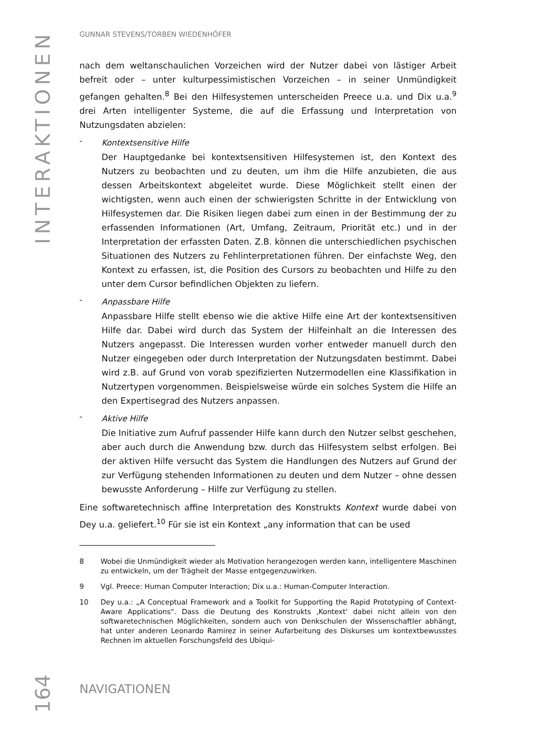INTERAKTIONEN
GUNNAR STEVENS/TORBEN WIEDENHÖFER
nach dem weltanschaulichen Vorzeichen wird der Nutzer dabei von lästiger Arbeit befreit oder – unter kulturpessimistischen Vorzeichen – in seiner Unmündigkeit gefangen gehalten.<sup>8</sup> Bei den Hilfesystemen unterscheiden Preece u.a. und Dix u.a.<sup>9</sup> drei Arten intelligenter Systeme, die auf die Erfassung und Interpretation von Nutzungsdaten abzielen:
- Kontextsensitive Hilfe
Der Hauptgedanke bei kontextsensitiven Hilfesystemen ist, den Kontext des Nutzers zu beobachten und zu deuten, um ihm die Hilfe anzubieten, die aus dessen Arbeitskontext abgeleitet wurde. Diese Möglichkeit stellt einen der wichtigsten, wenn auch einen der schwierigsten Schritte in der Entwicklung von Hilfesystemen dar. Die Risiken liegen dabei zum einen in der Bestimmung der zu erfassenden Informationen (Art, Umfang, Zeitraum, Priorität etc.) und in der Interpretation der erfassten Daten. Z.B. können die unterschiedlichen psychischen Situationen des Nutzers zu Fehlinterpretationen führen. Der einfachste Weg, den Kontext zu erfassen, ist, die Position des Cursors zu beobachten und Hilfe zu den unter dem Cursor befindlichen Objekten zu liefern.
- Anpassbare Hilfe
Anpassbare Hilfe stellt ebenso wie die aktive Hilfe eine Art der kontextsensitiven Hilfe dar. Dabei wird durch das System der Hilfeinhalt an die Interessen des Nutzers angepasst. Die Interessen wurden vorher entweder manuell durch den Nutzer eingegeben oder durch Interpretation der Nutzungsdaten bestimmt. Dabei wird z.B. auf Grund von vorab spezifizierten Nutzermodellen eine Klassifikation in Nutzertypen vorgenommen. Beispielsweise würde ein solches System die Hilfe an den Expertisegrad des Nutzers anpassen.
- Aktive Hilfe
Die Initiative zum Aufruf passender Hilfe kann durch den Nutzer selbst geschehen, aber auch durch die Anwendung bzw. durch das Hilfesystem selbst erfolgen. Bei der aktiven Hilfe versucht das System die Handlungen des Nutzers auf Grund der zur Verfügung stehenden Informationen zu deuten und dem Nutzer – ohne dessen bewusste Anforderung – Hilfe zur Verfügung zu stellen.
Eine softwaretechnisch affine Interpretation des Konstrukts Kontext wurde dabei von Dey u.a. geliefert.<sup>10</sup> Für sie ist ein Kontext „any information that can be used
8 Wobei die Unmündigkeit wieder als Motivation herangezogen werden kann, intelligentere Maschinen zu entwickeln, um der Trägheit der Masse entgegenzuwirken.
9 Vgl. Preece: Human Computer Interaction; Dix u.a.: Human-Computer Interaction.
10 Dey u.a.: „A Conceptual Framework and a Toolkit for Supporting the Rapid Prototyping of Context-Aware Applications“. Dass die Deutung des Konstrukts ‚Kontext‘ dabei nicht allein von den softwaretechnischen Möglichkeiten, sondern auch von Denkschulen der Wissenschaftler abhängt, hat unter anderen Leonardo Ramirez in seiner Aufarbeitung des Diskurses um kontextbewusstes Rechnen im aktuellen Forschungsfeld des Ubiqui-
164
NAVIGATIONEN